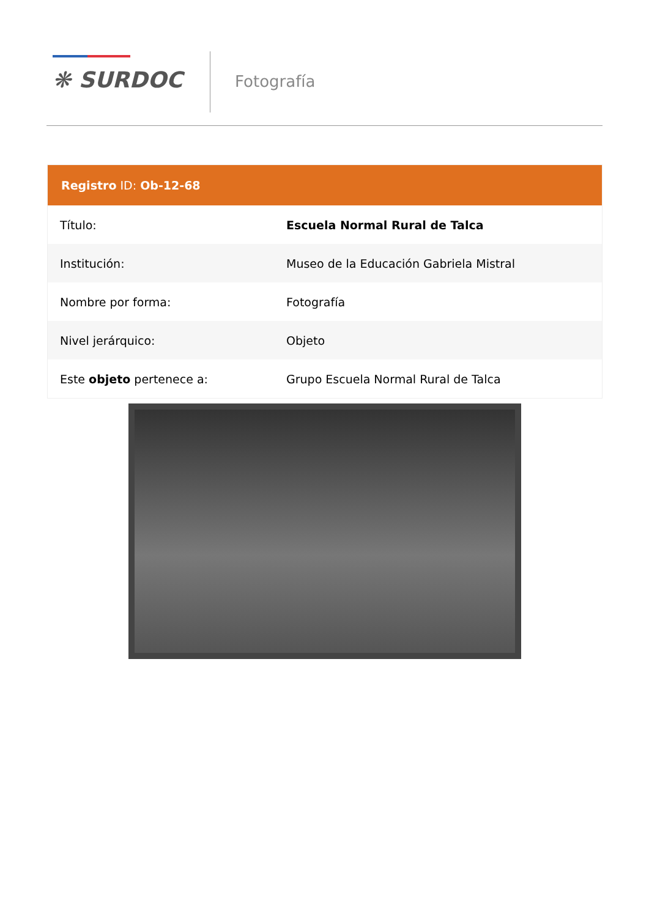❋ SURDOC Fotografía
| Registro ID: Ob-12-68 | |
| --- | --- |
| Título: | Escuela Normal Rural de Talca |
| Institución: | Museo de la Educación Gabriela Mistral |
| Nombre por forma: | Fotografía |
| Nivel jerárquico: | Objeto |
| Este objeto pertenece a: | Grupo Escuela Normal Rural de Talca |